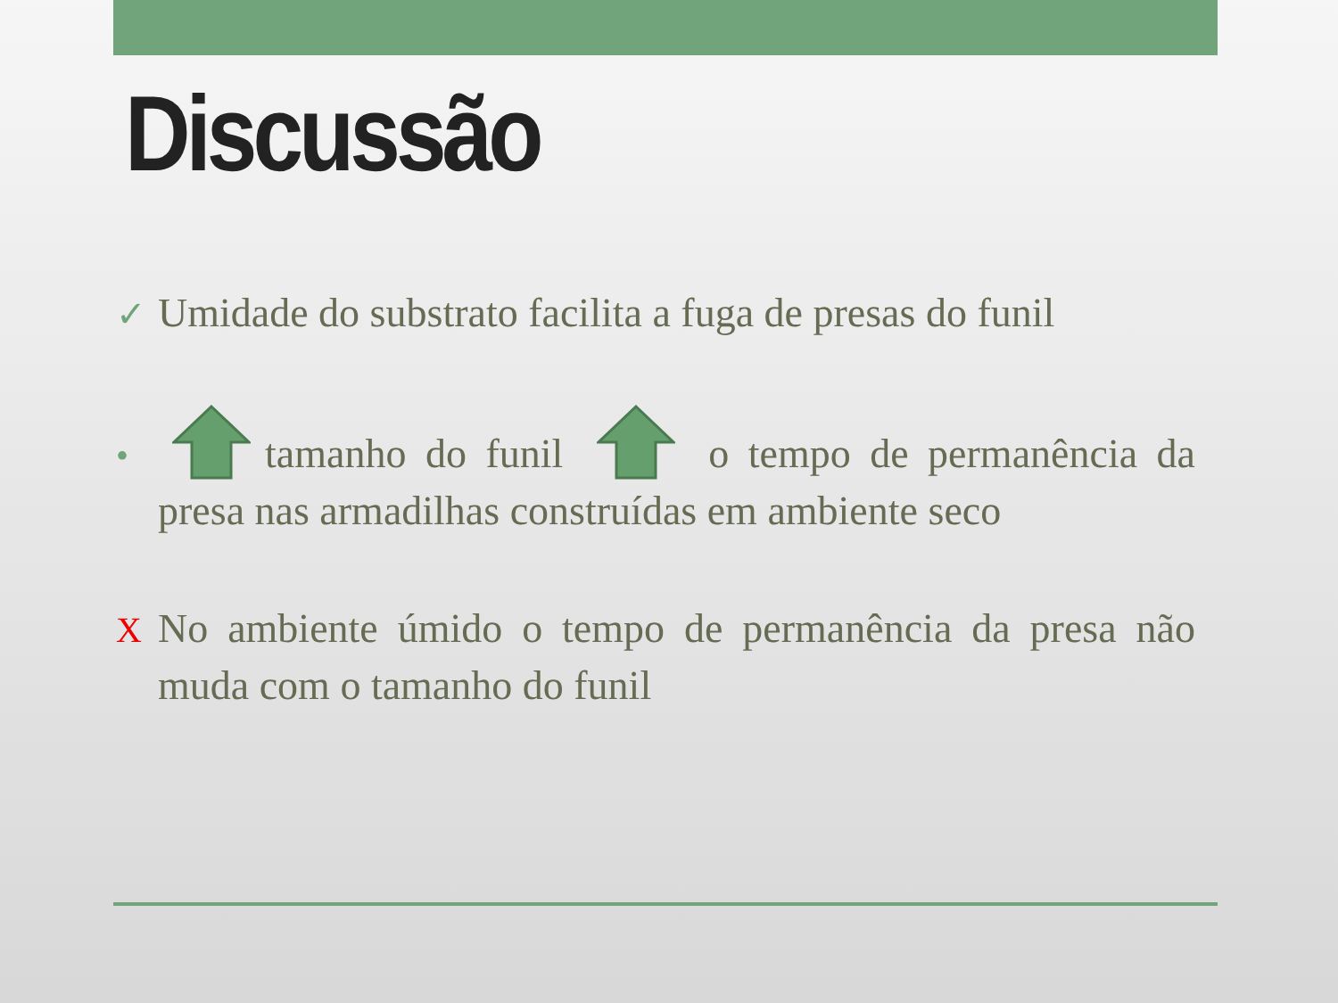Discussão
✓ Umidade do substrato facilita a fuga de presas do funil
• tamanho do funil o tempo de permanência da presa nas armadilhas construídas em ambiente seco
X No ambiente úmido o tempo de permanência da presa não muda com o tamanho do funil